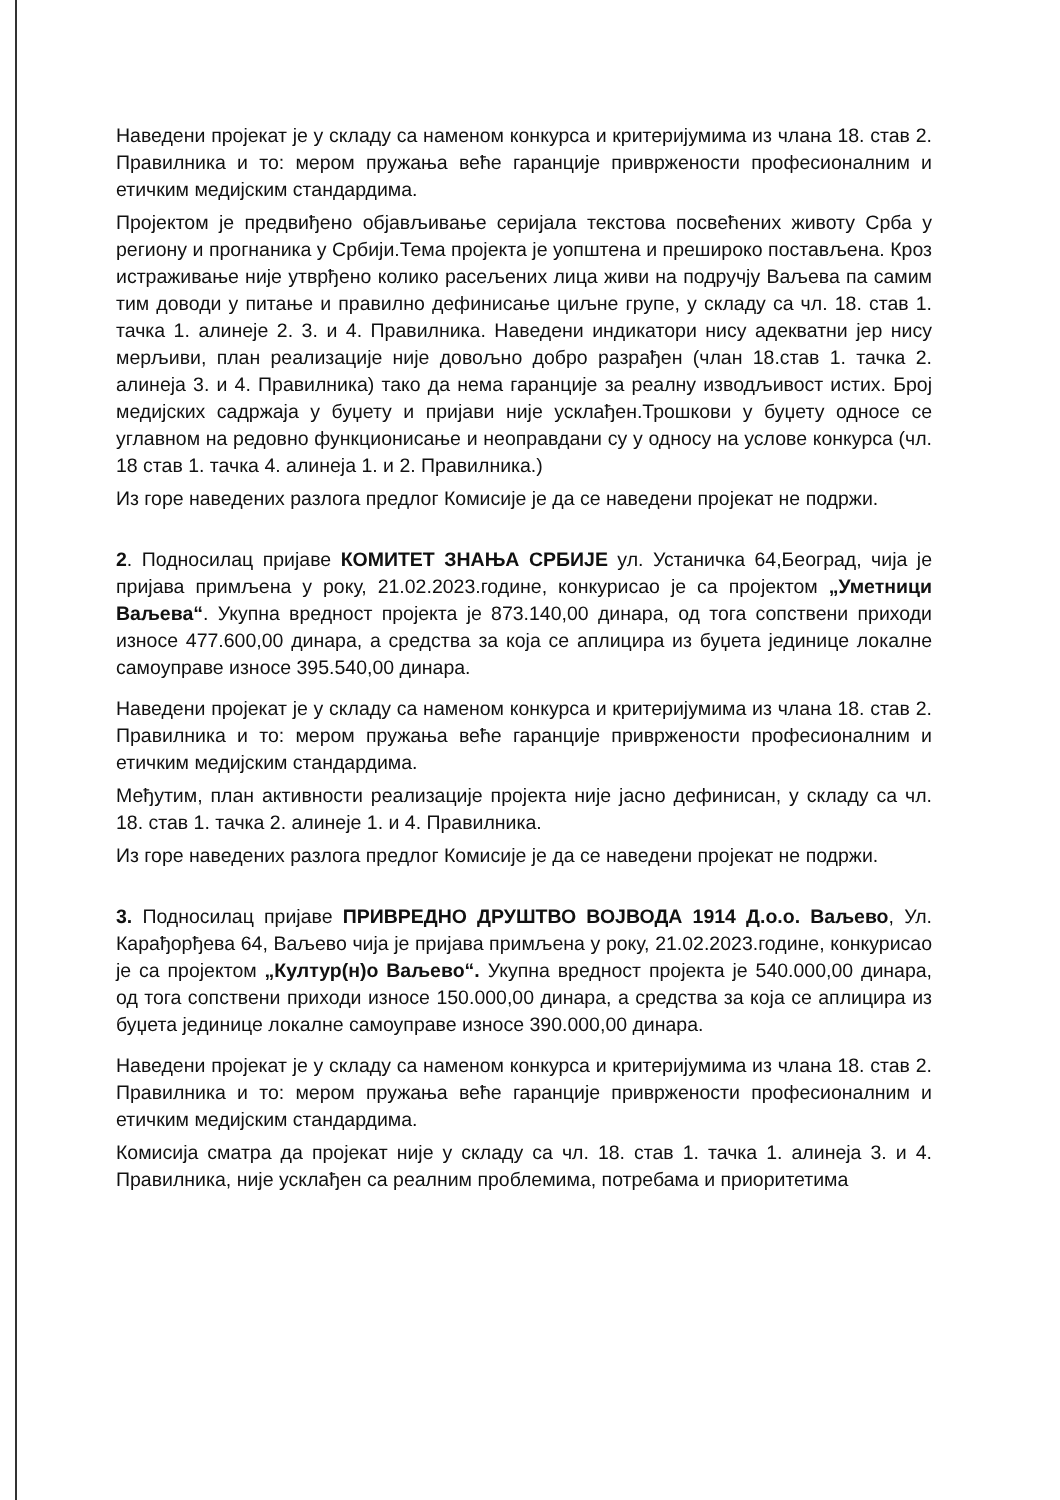Наведени пројекат је у складу са наменом конкурса и критеријумима из члана 18. став 2. Правилника и то: мером пружања веће гаранције привржености професионалним и етичким медијским стандардима.
Пројектом је предвиђено објављивање серијала текстова посвећених животу Срба у региону и прогнаника у Србији.Тема пројекта је уопштена и прешироко постављена. Кроз истраживање није утврђено колико расељених лица живи на подручју Ваљева па самим тим доводи у питање и правилно дефинисање циљне групе, у складу са чл. 18. став 1. тачка 1. алинеје 2. 3. и 4. Правилника. Наведени индикатори нису адекватни јер нису мерљиви, план реализације није довољно добро разрађен (члан 18.став 1. тачка 2. алинеја 3. и 4. Правилника) тако да нема гаранције за реалну изводљивост истих. Број медијских садржаја у буџету и пријави није усклађен.Трошкови у буџету односе се углавном на редовно функционисање и неоправдани су у односу на услове конкурса (чл. 18 став 1. тачка 4. алинеја 1. и 2. Правилника.)
Из горе наведених разлога предлог Комисије је да се наведени пројекат не подржи.
2. Подносилац пријаве КОМИТЕТ ЗНАЊА СРБИЈЕ ул. Устаничка 64,Београд, чија је пријава примљена у року, 21.02.2023.године, конкурисао је са пројектом „Уметници Ваљева“. Укупна вредност пројекта је 873.140,00 динара, од тога сопствени приходи износе 477.600,00 динара, а средства за која се аплицира из буџета јединице локалне самоуправе износе 395.540,00 динара.
Наведени пројекат је у складу са наменом конкурса и критеријумима из члана 18. став 2. Правилника и то: мером пружања веће гаранције привржености професионалним и етичким медијским стандардима.
Међутим, план активности реализације пројекта није јасно дефинисан, у складу са чл. 18. став 1. тачка 2. алинеје 1. и 4. Правилника.
Из горе наведених разлога предлог Комисије је да се наведени пројекат не подржи.
3. Подносилац пријаве ПРИВРЕДНО ДРУШТВО ВОЈВОДА 1914 Д.о.о. Ваљево, Ул. Карађорђева 64, Ваљево чија је пријава примљена у року, 21.02.2023.године, конкурисао је са пројектом „Култур(н)о Ваљево“. Укупна вредност пројекта је 540.000,00 динара, од тога сопствени приходи износе 150.000,00 динара, а средства за која се аплицира из буџета јединице локалне самоуправе износе 390.000,00 динара.
Наведени пројекат је у складу са наменом конкурса и критеријумима из члана 18. став 2. Правилника и то: мером пружања веће гаранције привржености професионалним и етичким медијским стандардима.
Комисија сматра да пројекат није у складу са чл. 18. став 1. тачка 1. алинеја 3. и 4. Правилника, није усклађен са реалним проблемима, потребама и приоритетима